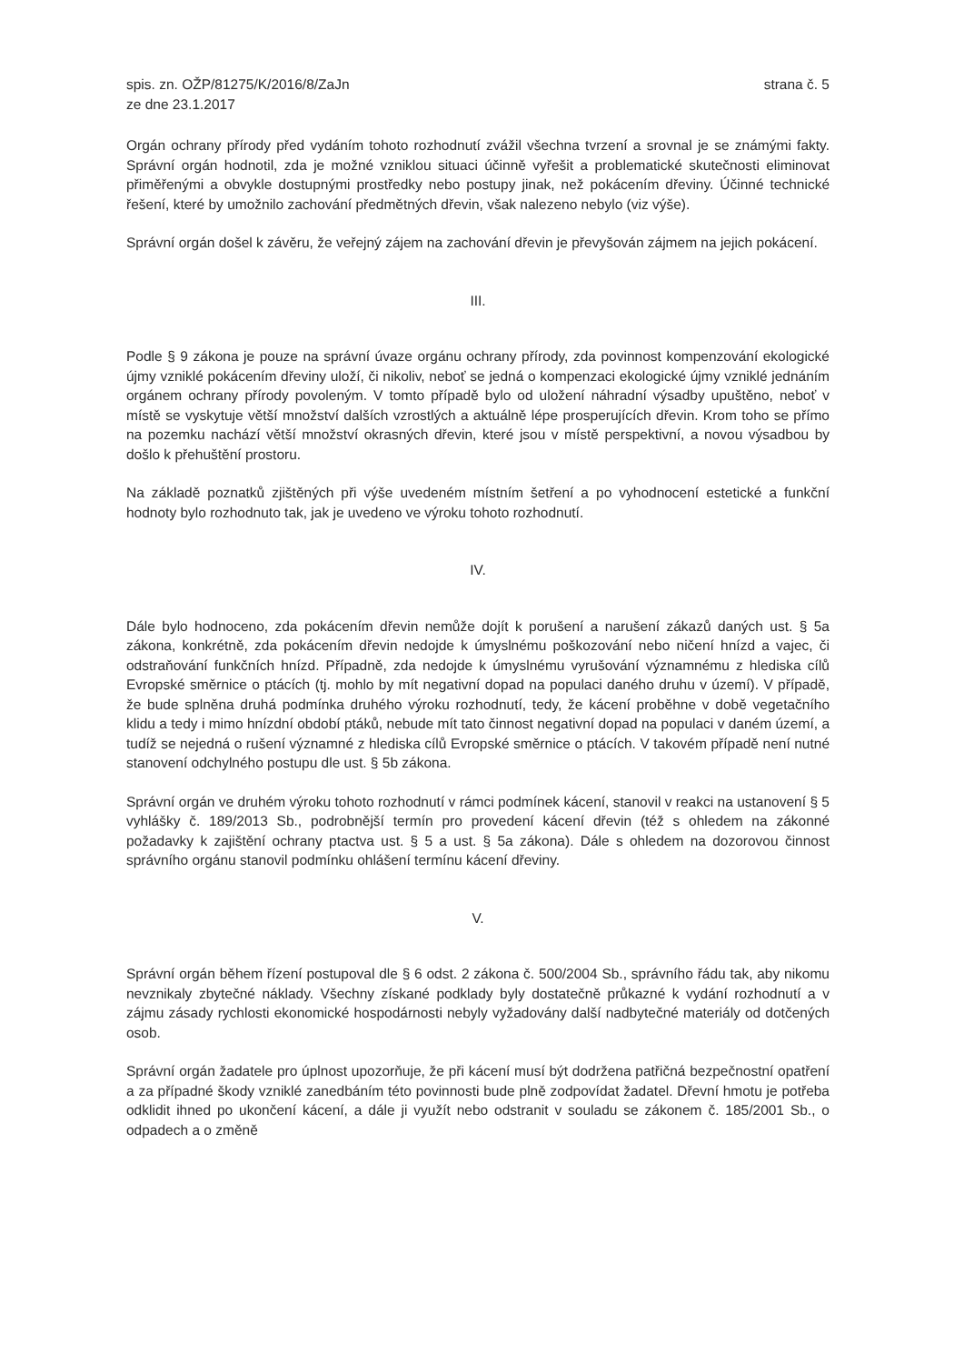spis. zn. OŽP/81275/K/2016/8/ZaJn
ze dne 23.1.2017
strana č. 5
Orgán ochrany přírody před vydáním tohoto rozhodnutí zvážil všechna tvrzení a srovnal je se známými fakty. Správní orgán hodnotil, zda je možné vzniklou situaci účinně vyřešit a problematické skutečnosti eliminovat přiměřenými a obvykle dostupnými prostředky nebo postupy jinak, než pokácením dřeviny. Účinné technické řešení, které by umožnilo zachování předmětných dřevin, však nalezeno nebylo (viz výše).
Správní orgán došel k závěru, že veřejný zájem na zachování dřevin je převyšován zájmem na jejich pokácení.
III.
Podle § 9 zákona je pouze na správní úvaze orgánu ochrany přírody, zda povinnost kompenzování ekologické újmy vzniklé pokácením dřeviny uloží, či nikoliv, neboť se jedná o kompenzaci ekologické újmy vzniklé jednáním orgánem ochrany přírody povoleným. V tomto případě bylo od uložení náhradní výsadby upuštěno, neboť v místě se vyskytuje větší množství dalších vzrostlých a aktuálně lépe prosperujících dřevin. Krom toho se přímo na pozemku nachází větší množství okrasných dřevin, které jsou v místě perspektivní, a novou výsadbou by došlo k přehuštění prostoru.
Na základě poznatků zjištěných při výše uvedeném místním šetření a po vyhodnocení estetické a funkční hodnoty bylo rozhodnuto tak, jak je uvedeno ve výroku tohoto rozhodnutí.
IV.
Dále bylo hodnoceno, zda pokácením dřevin nemůže dojít k porušení a narušení zákazů daných ust. § 5a zákona, konkrétně, zda pokácením dřevin nedojde k úmyslnému poškozování nebo ničení hnízd a vajec, či odstraňování funkčních hnízd. Případně, zda nedojde k úmyslnému vyrušování významnému z hlediska cílů Evropské směrnice o ptácích (tj. mohlo by mít negativní dopad na populaci daného druhu v území). V případě, že bude splněna druhá podmínka druhého výroku rozhodnutí, tedy, že kácení proběhne v době vegetačního klidu a tedy i mimo hnízdní období ptáků, nebude mít tato činnost negativní dopad na populaci v daném území, a tudíž se nejedná o rušení významné z hlediska cílů Evropské směrnice o ptácích. V takovém případě není nutné stanovení odchylného postupu dle ust. § 5b zákona.
Správní orgán ve druhém výroku tohoto rozhodnutí v rámci podmínek kácení, stanovil v reakci na ustanovení § 5 vyhlášky č. 189/2013 Sb., podrobnější termín pro provedení kácení dřevin (též s ohledem na zákonné požadavky k zajištění ochrany ptactva ust. § 5 a ust. § 5a zákona). Dále s ohledem na dozorovou činnost správního orgánu stanovil podmínku ohlášení termínu kácení dřeviny.
V.
Správní orgán během řízení postupoval dle § 6 odst. 2 zákona č. 500/2004 Sb., správního řádu tak, aby nikomu nevznikaly zbytečné náklady. Všechny získané podklady byly dostatečně průkazné k vydání rozhodnutí a v zájmu zásady rychlosti ekonomické hospodárnosti nebyly vyžadovány další nadbytečné materiály od dotčených osob.
Správní orgán žadatele pro úplnost upozorňuje, že při kácení musí být dodržena patřičná bezpečnostní opatření a za případné škody vzniklé zanedbáním této povinnosti bude plně zodpovídat žadatel. Dřevní hmotu je potřeba odklidit ihned po ukončení kácení, a dále ji využít nebo odstranit v souladu se zákonem č. 185/2001 Sb., o odpadech a o změně